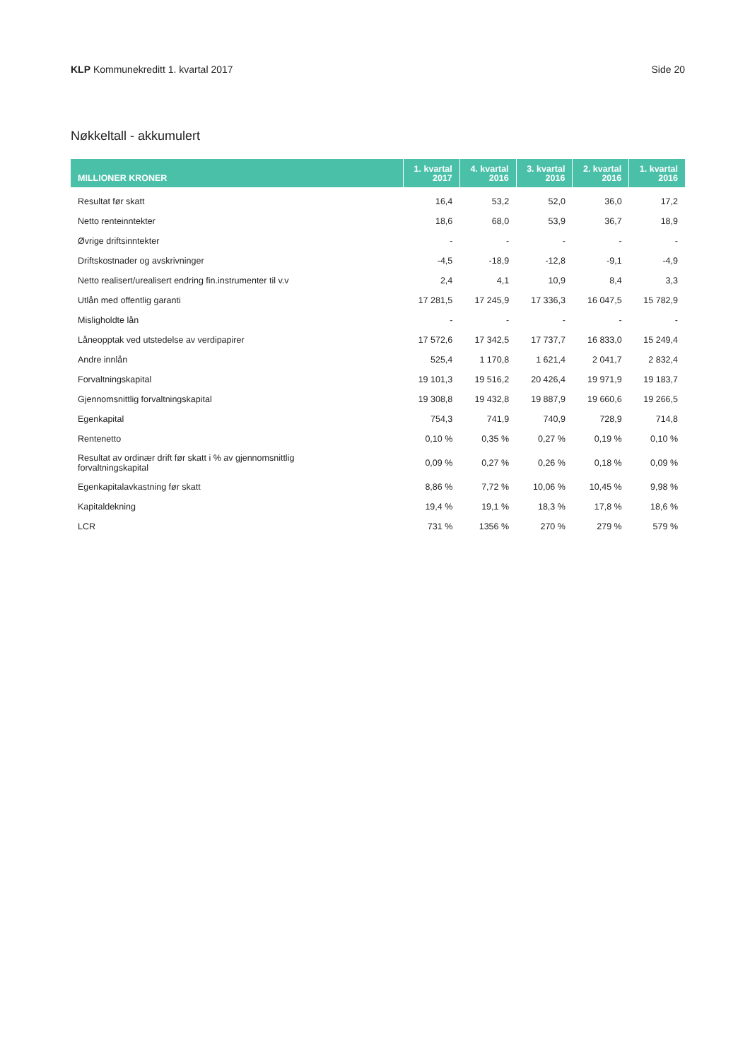KLP Kommunekreditt 1. kvartal 2017 Side 20
Nøkkeltall - akkumulert
| MILLIONER KRONER | 1. kvartal 2017 | 4. kvartal 2016 | 3. kvartal 2016 | 2. kvartal 2016 | 1. kvartal 2016 |
| --- | --- | --- | --- | --- | --- |
| Resultat før skatt | 16,4 | 53,2 | 52,0 | 36,0 | 17,2 |
| Netto renteinntekter | 18,6 | 68,0 | 53,9 | 36,7 | 18,9 |
| Øvrige driftsinntekter | - | - | - | - | - |
| Driftskostnader og avskrivninger | -4,5 | -18,9 | -12,8 | -9,1 | -4,9 |
| Netto realisert/urealisert endring fin.instrumenter til v.v | 2,4 | 4,1 | 10,9 | 8,4 | 3,3 |
| Utlån med offentlig garanti | 17 281,5 | 17 245,9 | 17 336,3 | 16 047,5 | 15 782,9 |
| Misligholdte lån | - | - | - | - | - |
| Låneopptak ved utstedelse av verdipapirer | 17 572,6 | 17 342,5 | 17 737,7 | 16 833,0 | 15 249,4 |
| Andre innlån | 525,4 | 1 170,8 | 1 621,4 | 2 041,7 | 2 832,4 |
| Forvaltningskapital | 19 101,3 | 19 516,2 | 20 426,4 | 19 971,9 | 19 183,7 |
| Gjennomsnittlig forvaltningskapital | 19 308,8 | 19 432,8 | 19 887,9 | 19 660,6 | 19 266,5 |
| Egenkapital | 754,3 | 741,9 | 740,9 | 728,9 | 714,8 |
| Rentenetto | 0,10 % | 0,35 % | 0,27 % | 0,19 % | 0,10 % |
| Resultat av ordinær drift før skatt i % av gjennomsnittlig forvaltningskapital | 0,09 % | 0,27 % | 0,26 % | 0,18 % | 0,09 % |
| Egenkapitalavkastning før skatt | 8,86 % | 7,72 % | 10,06 % | 10,45 % | 9,98 % |
| Kapitaldekning | 19,4 % | 19,1 % | 18,3 % | 17,8 % | 18,6 % |
| LCR | 731 % | 1356 % | 270 % | 279 % | 579 % |